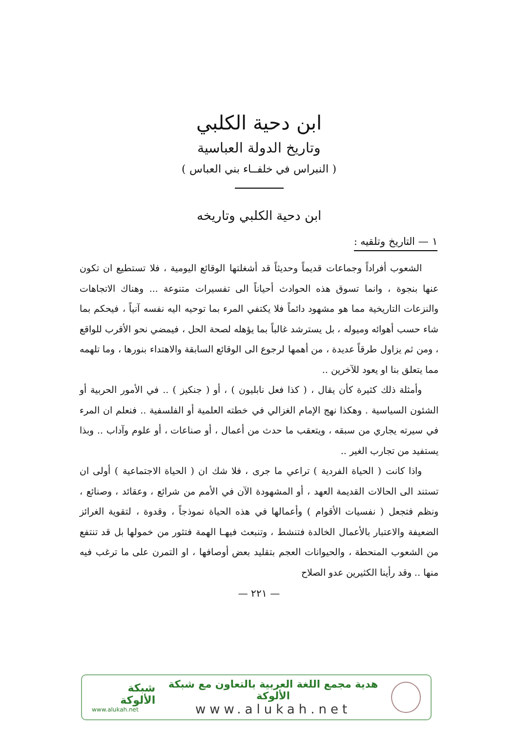ابن دحية الكلبي
وتاريخ الدولة العباسية
( النبراس في خلفــاء بني العباس )
ابن دحية الكلبي وتاريخه
١ — التاريخ وتلقيه :
الشعوب أفراداً وجماعات قديماً وحديثاً قد أشغلتها الوقائع اليومية ، فلا تستطيع ان تكون عنها بنجوة ، وانما تسوق هذه الحوادث أحياناً الى تفسيرات متنوعة ... وهناك الاتجاهات والنزعات التاريخية مما هو مشهود دائماً فلا يكتفي المرء بما توحيه اليه نفسه آنياً ، فيحكم بما شاء حسب أهوائه وميوله ، بل يسترشد غالباً بما يؤهله لصحة الحل ، فيمضي نحو الأقرب للواقع ، ومن ثم يزاول طرقاً عديدة ، من أهمها لرجوع الى الوقائع السابقة والاهتداء بنورها ، وما تلهمه مما يتعلق بنا او يعود للآخرين ..
وأمثلة ذلك كثيرة كأن يقال ، ( كذا فعل نابليون ) ، أو ( جنكيز ) .. في الأمور الحربية أو الشئون السياسية . وهكذا نهج الإمام الغزالي في خطته العلمية أو الفلسفية .. فنعلم ان المرء في سيرته يجاري من سبقه ، ويتعقب ما حدث من أعمال ، أو صناعات ، أو علوم وآداب .. وبذا يستفيد من تجارب الغير ..
واذا كانت ( الحياة الفردية ) تراعي ما جرى ، فلا شك ان ( الحياة الاجتماعية ) أولى ان تستند الى الحالات القديمة العهد ، أو المشهودة الآن في الأمم من شرائع ، وعقائد ، وصنائع ، ونظم فتجعل ( نفسيات الأقوام ) وأعمالها في هذه الحياة نموذجاً ، وقدوة ، لتقوية الغرائز الضعيفة والاعتبار بالأعمال الخالدة فتنشط ، وتنبعث فيهـا الهمة فتثور من خمولها بل قد تنتفع من الشعوب المنحطة ، والحيوانات العجم بتقليد بعض أوصافها ، او التمرن على ما ترغب فيه منها .. وقد رأينا الكثيرين عدو الصلاح
— ٢٢١ —
هدية مجمع اللغة العربية بالتعاون مع شبكة الألوكة
www.alukah.net
شبكة الألوكة
www.alukah.net